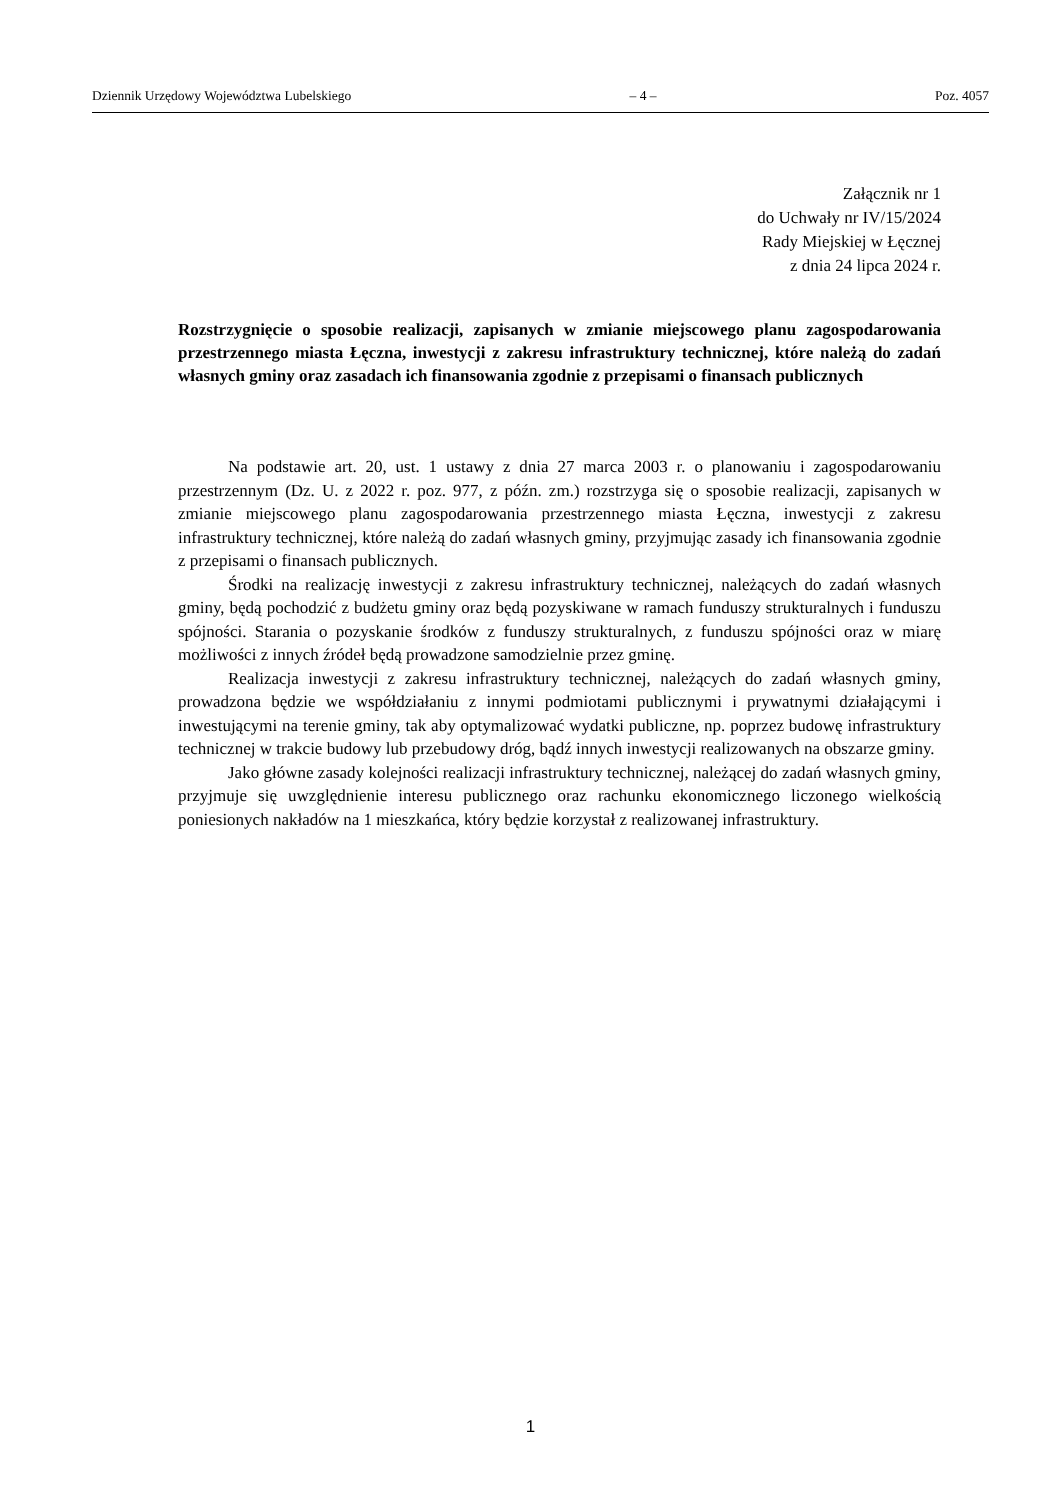Dziennik Urzędowy Województwa Lubelskiego – 4 – Poz. 4057
Załącznik nr 1
do Uchwały nr IV/15/2024
Rady Miejskiej w Łęcznej
z dnia 24 lipca 2024 r.
Rozstrzygnięcie o sposobie realizacji, zapisanych w zmianie miejscowego planu zagospodarowania przestrzennego miasta Łęczna, inwestycji z zakresu infrastruktury technicznej, które należą do zadań własnych gminy oraz zasadach ich finansowania zgodnie z przepisami o finansach publicznych
Na podstawie art. 20, ust. 1 ustawy z dnia 27 marca 2003 r. o planowaniu i zagospodarowaniu przestrzennym (Dz. U. z 2022 r. poz. 977, z późn. zm.) rozstrzyga się o sposobie realizacji, zapisanych w zmianie miejscowego planu zagospodarowania przestrzennego miasta Łęczna, inwestycji z zakresu infrastruktury technicznej, które należą do zadań własnych gminy, przyjmując zasady ich finansowania zgodnie z przepisami o finansach publicznych.
Środki na realizację inwestycji z zakresu infrastruktury technicznej, należących do zadań własnych gminy, będą pochodzić z budżetu gminy oraz będą pozyskiwane w ramach funduszy strukturalnych i funduszu spójności. Starania o pozyskanie środków z funduszy strukturalnych, z funduszu spójności oraz w miarę możliwości z innych źródeł będą prowadzone samodzielnie przez gminę.
Realizacja inwestycji z zakresu infrastruktury technicznej, należących do zadań własnych gminy, prowadzona będzie we współdziałaniu z innymi podmiotami publicznymi i prywatnymi działającymi i inwestującymi na terenie gminy, tak aby optymalizować wydatki publiczne, np. poprzez budowę infrastruktury technicznej w trakcie budowy lub przebudowy dróg, bądź innych inwestycji realizowanych na obszarze gminy.
Jako główne zasady kolejności realizacji infrastruktury technicznej, należącej do zadań własnych gminy, przyjmuje się uwzględnienie interesu publicznego oraz rachunku ekonomicznego liczonego wielkością poniesionych nakładów na 1 mieszkańca, który będzie korzystał z realizowanej infrastruktury.
1